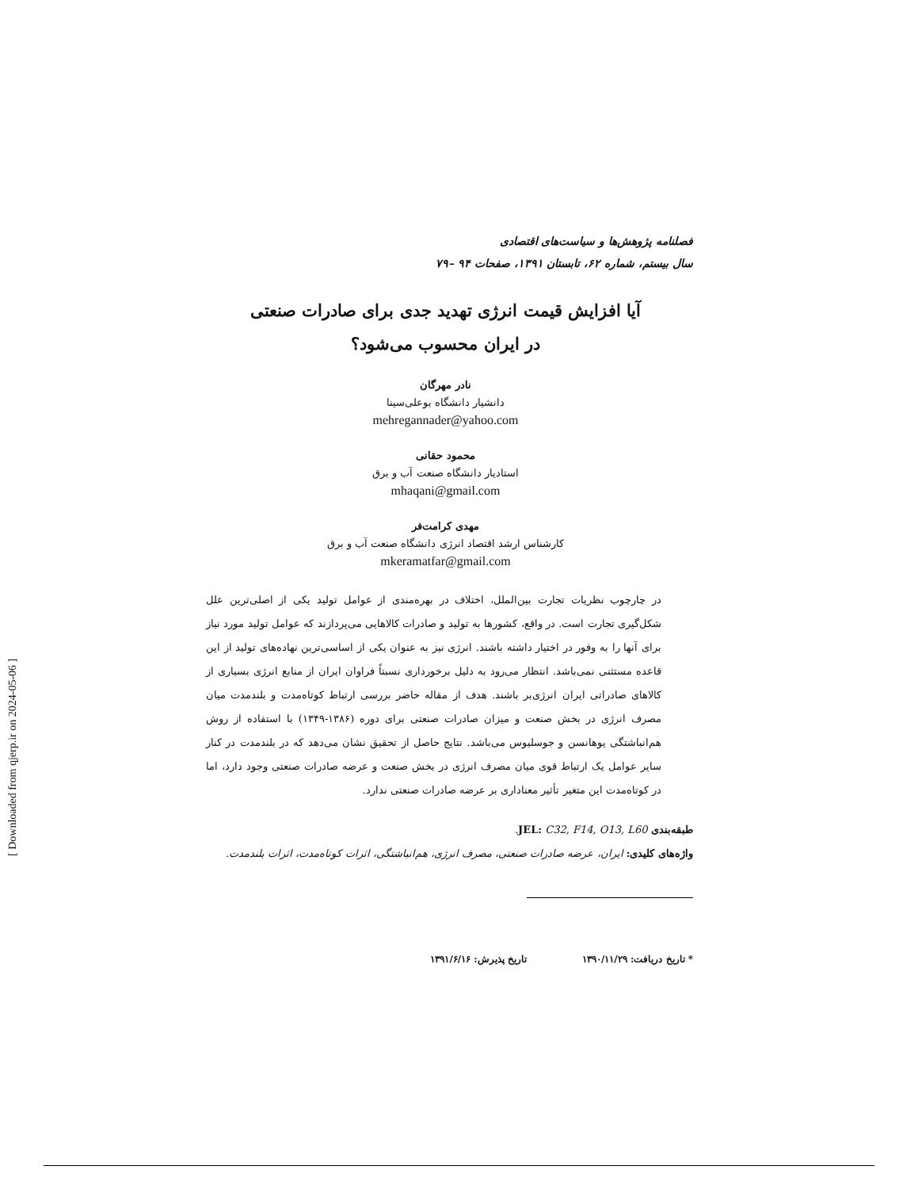فصلنامه پژوهش‌ها و سیاست‌های اقتصادی
سال بیستم، شماره ۶۲، تابستان ۱۳۹۱، صفحات ۹۴ –۷۹
آیا افزایش قیمت انرژی تهدید جدی برای صادرات صنعتی
در ایران محسوب می‌شود؟
نادر مهرگان
دانشیار دانشگاه بوعلی‌سینا
mehregannader@yahoo.com
محمود حقانی
استادیار دانشگاه صنعت آب و برق
mhaqani@gmail.com
مهدی کرامت‌فر
کارشناس ارشد اقتصاد انرژی دانشگاه صنعت آب و برق
mkeramatfar@gmail.com
در چارچوب نظریات تجارت بین‌الملل، اختلاف در بهره‌مندی از عوامل تولید یکی از اصلی‌ترین علل شکل‌گیری تجارت است. در واقع، کشورها به تولید و صادرات کالاهایی می‌پردازند که عوامل تولید مورد نیاز برای آنها را به وفور در اختیار داشته باشند. انرژی نیز به عنوان یکی از اساسی‌ترین نهاده‌های تولید از این قاعده مستثنی نمی‌باشد. انتظار می‌رود به دلیل برخورداری نسبتاً فراوان ایران از منابع انرژی بسیاری از کالاهای صادراتی ایران انرژی‌بر باشند. هدف از مقاله حاضر بررسی ارتباط کوتاه‌مدت و بلندمدت میان مصرف انرژی در بخش صنعت و میزان صادرات صنعتی برای دوره (۱۳۸۶-۱۳۴۹) با استفاده از روش هم‌انباشتگی یوهانسن و جوسلیوس می‌باشد. نتایج حاصل از تحقیق نشان می‌دهد که در بلندمدت در کنار سایر عوامل یک ارتباط قوی میان مصرف انرژی در بخش صنعت و عرضه صادرات صنعتی وجود دارد، اما در کوتاه‌مدت این متغیر تأثیر معناداری بر عرضه صادرات صنعتی ندارد.
طبقه‌بندی JEL: C32, F14, O13, L60.
واژه‌های کلیدی: ایران، عرضه صادرات صنعتی، مصرف انرژی، هم‌انباشتگی، اثرات کوتاه‌مدت، اثرات بلندمدت.
* تاریخ دریافت: ۱۳۹۰/۱۱/۲۹ تاریخ پذیرش: ۱۳۹۱/۶/۱۶
[ Downloaded from qjerp.ir on 2024-05-06 ]